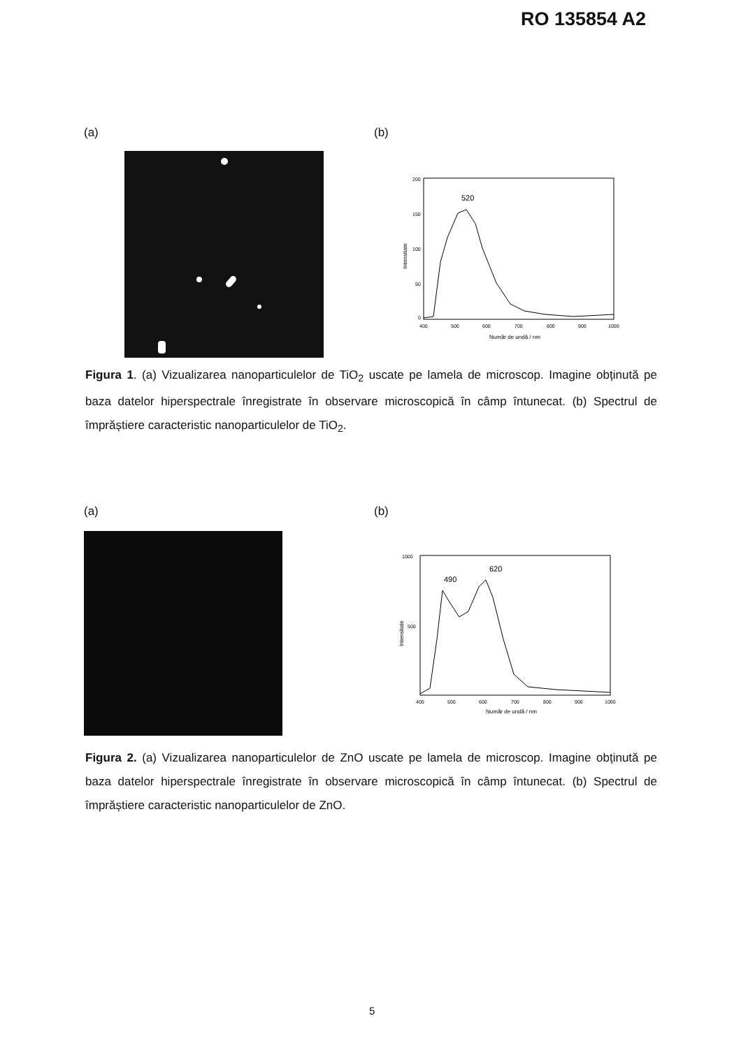RO 135854 A2
(a) (b)
200
150
100
50
0
400
500
600
700
800
900
1000
Număr de undă / nm
Intensitate
520
Figura 1. (a) Vizualizarea nanoparticulelor de TiO<sub>2</sub> uscate pe lamela de microscop. Imagine obținută pe baza datelor hiperspectrale înregistrate în observare microscopică în câmp întunecat. (b) Spectrul de împrăștiere caracteristic nanoparticulelor de TiO<sub>2</sub>.
(a) (b)
1000
500
400
500
600
700
800
900
1000
Număr de undă / nm
Intensitate
490
620
Figura 2. (a) Vizualizarea nanoparticulelor de ZnO uscate pe lamela de microscop. Imagine obținută pe baza datelor hiperspectrale înregistrate în observare microscopică în câmp întunecat. (b) Spectrul de împrăștiere caracteristic nanoparticulelor de ZnO.
5